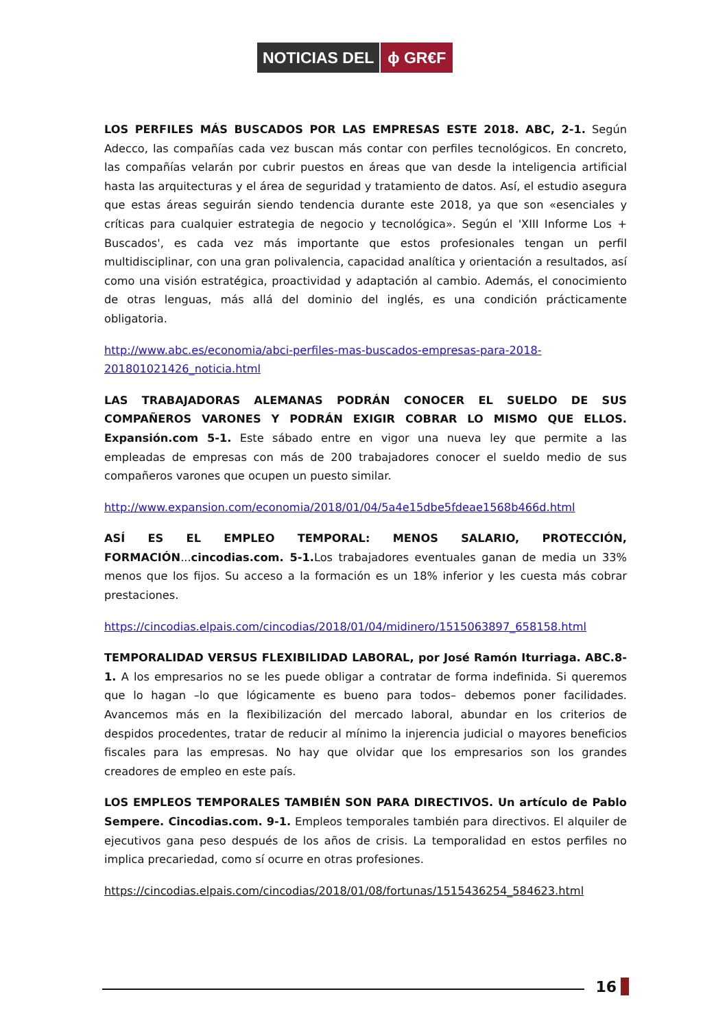NOTICIAS DEL ϕ GR€F
LOS PERFILES MÁS BUSCADOS POR LAS EMPRESAS ESTE 2018. ABC, 2-1. Según Adecco, las compañías cada vez buscan más contar con perfiles tecnológicos. En concreto, las compañías velarán por cubrir puestos en áreas que van desde la inteligencia artificial hasta las arquitecturas y el área de seguridad y tratamiento de datos. Así, el estudio asegura que estas áreas seguirán siendo tendencia durante este 2018, ya que son «esenciales y críticas para cualquier estrategia de negocio y tecnológica». Según el 'XIII Informe Los + Buscados', es cada vez más importante que estos profesionales tengan un perfil multidisciplinar, con una gran polivalencia, capacidad analítica y orientación a resultados, así como una visión estratégica, proactividad y adaptación al cambio. Además, el conocimiento de otras lenguas, más allá del dominio del inglés, es una condición prácticamente obligatoria.
http://www.abc.es/economia/abci-perfiles-mas-buscados-empresas-para-2018-201801021426_noticia.html
LAS TRABAJADORAS ALEMANAS PODRÁN CONOCER EL SUELDO DE SUS COMPAÑEROS VARONES Y PODRÁN EXIGIR COBRAR LO MISMO QUE ELLOS. Expansión.com 5-1. Este sábado entre en vigor una nueva ley que permite a las empleadas de empresas con más de 200 trabajadores conocer el sueldo medio de sus compañeros varones que ocupen un puesto similar.
http://www.expansion.com/economia/2018/01/04/5a4e15dbe5fdeae1568b466d.html
ASÍ ES EL EMPLEO TEMPORAL: MENOS SALARIO, PROTECCIÓN, FORMACIÓN...cincodias.com. 5-1. Los trabajadores eventuales ganan de media un 33% menos que los fijos. Su acceso a la formación es un 18% inferior y les cuesta más cobrar prestaciones.
https://cincodias.elpais.com/cincodias/2018/01/04/midinero/1515063897_658158.html
TEMPORALIDAD VERSUS FLEXIBILIDAD LABORAL, por José Ramón Iturriaga. ABC.8-1. A los empresarios no se les puede obligar a contratar de forma indefinida. Si queremos que lo hagan –lo que lógicamente es bueno para todos– debemos poner facilidades. Avancemos más en la flexibilización del mercado laboral, abundar en los criterios de despidos procedentes, tratar de reducir al mínimo la injerencia judicial o mayores beneficios fiscales para las empresas. No hay que olvidar que los empresarios son los grandes creadores de empleo en este país.
LOS EMPLEOS TEMPORALES TAMBIÉN SON PARA DIRECTIVOS. Un artículo de Pablo Sempere. Cincodias.com. 9-1. Empleos temporales también para directivos. El alquiler de ejecutivos gana peso después de los años de crisis. La temporalidad en estos perfiles no implica precariedad, como sí ocurre en otras profesiones.
https://cincodias.elpais.com/cincodias/2018/01/08/fortunas/1515436254_584623.html
16